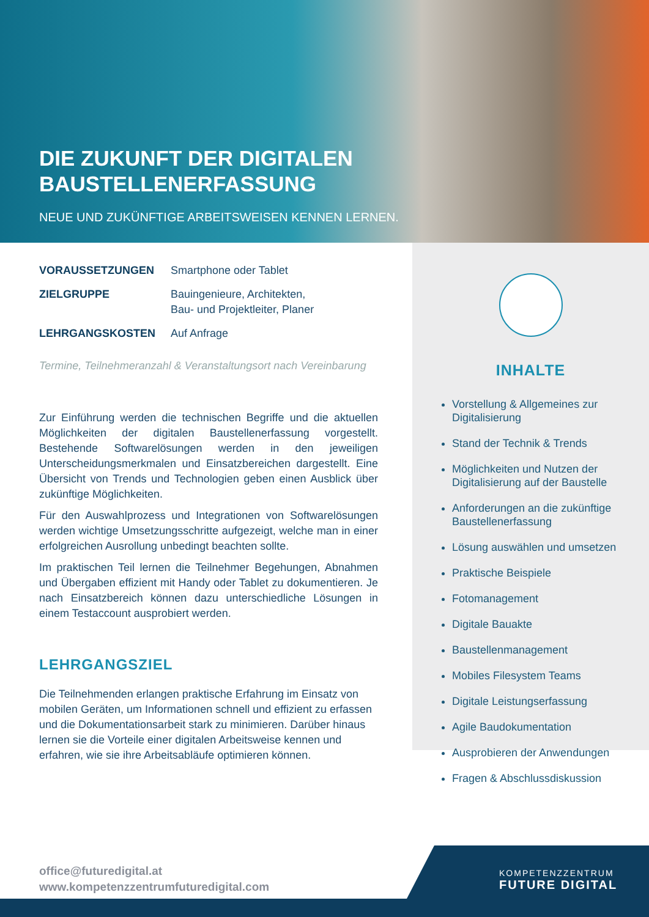DIE ZUKUNFT DER DIGITALEN
BAUSTELLENERFASSUNG
NEUE UND ZUKÜNFTIGE ARBEITSWEISEN KENNEN LERNEN.
VORAUSSETZUNGEN Smartphone oder Tablet
ZIELGRUPPE Bauingenieure, Architekten,
Bau- und Projektleiter, Planer
LEHRGANGSKOSTEN Auf Anfrage
Termine, Teilnehmeranzahl & Veranstaltungsort nach Vereinbarung
Zur Einführung werden die technischen Begriffe und die aktuellen Möglichkeiten der digitalen Baustellenerfassung vorgestellt. Bestehende Softwarelösungen werden in den jeweiligen Unterscheidungsmerkmalen und Einsatzbereichen dargestellt. Eine Übersicht von Trends und Technologien geben einen Ausblick über zukünftige Möglichkeiten.
Für den Auswahlprozess und Integrationen von Softwarelösungen werden wichtige Umsetzungsschritte aufgezeigt, welche man in einer erfolgreichen Ausrollung unbedingt beachten sollte.
Im praktischen Teil lernen die Teilnehmer Begehungen, Abnahmen und Übergaben effizient mit Handy oder Tablet zu dokumentieren. Je nach Einsatzbereich können dazu unterschiedliche Lösungen in einem Testaccount ausprobiert werden.
LEHRGANGSZIEL
Die Teilnehmenden erlangen praktische Erfahrung im Einsatz von mobilen Geräten, um Informationen schnell und effizient zu erfassen und die Dokumentationsarbeit stark zu minimieren. Darüber hinaus lernen sie die Vorteile einer digitalen Arbeitsweise kennen und erfahren, wie sie ihre Arbeitsabläufe optimieren können.
INHALTE
Vorstellung & Allgemeines zur Digitalisierung
Stand der Technik & Trends
Möglichkeiten und Nutzen der Digitalisierung auf der Baustelle
Anforderungen an die zukünftige Baustellenerfassung
Lösung auswählen und umsetzen
Praktische Beispiele
Fotomanagement
Digitale Bauakte
Baustellenmanagement
Mobiles Filesystem Teams
Digitale Leistungserfassung
Agile Baudokumentation
Ausprobieren der Anwendungen
Fragen & Abschlussdiskussion
office@futuredigital.at
www.kompetenzzentrumfuturedigital.com
KOMPETENZZENTRUM
FUTURE DIGITAL